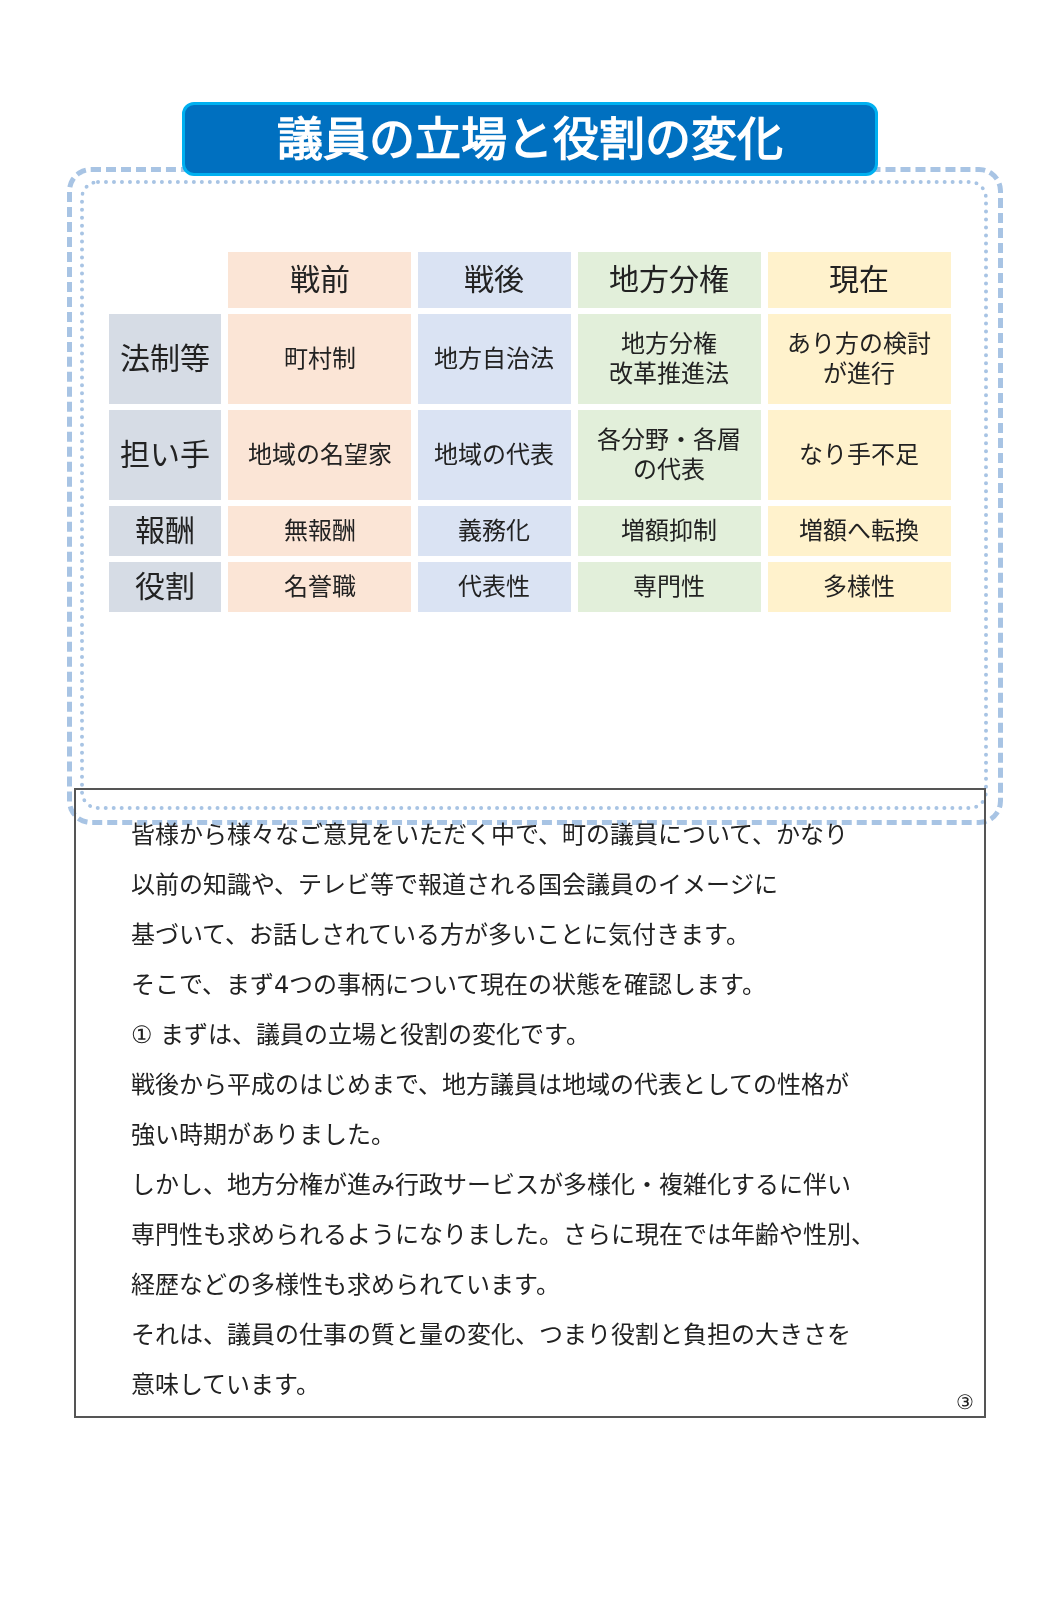議員の立場と役割の変化
| | 戦前 | 戦後 | 地方分権 | 現在 |
| --- | --- | --- | --- | --- |
| 法制等 | 町村制 | 地方自治法 | 地方分権 改革推進法 | あり方の検討 が進行 |
| 担い手 | 地域の名望家 | 地域の代表 | 各分野・各層 の代表 | なり手不足 |
| 報酬 | 無報酬 | 義務化 | 増額抑制 | 増額へ転換 |
| 役割 | 名誉職 | 代表性 | 専門性 | 多様性 |
皆様から様々なご意見をいただく中で、町の議員について、かなり
以前の知識や、テレビ等で報道される国会議員のイメージに
基づいて、お話しされている方が多いことに気付きます。
そこで、まず4つの事柄について現在の状態を確認します。
① まずは、議員の立場と役割の変化です。
戦後から平成のはじめまで、地方議員は地域の代表としての性格が
強い時期がありました。
しかし、地方分権が進み行政サービスが多様化・複雑化するに伴い
専門性も求められるようになりました。さらに現在では年齢や性別、
経歴などの多様性も求められています。
それは、議員の仕事の質と量の変化、つまり役割と負担の大きさを
意味しています。
③